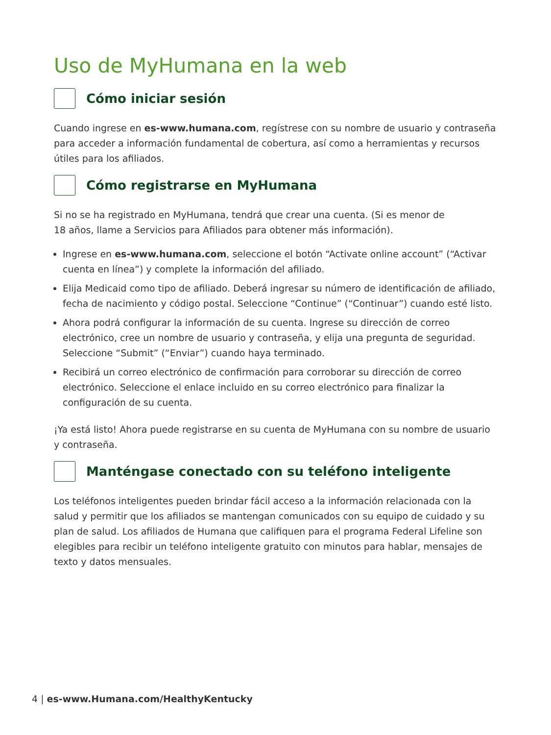Uso de MyHumana en la web
Cómo iniciar sesión
Cuando ingrese en es-www.humana.com, regístrese con su nombre de usuario y contraseña para acceder a información fundamental de cobertura, así como a herramientas y recursos útiles para los afiliados.
Cómo registrarse en MyHumana
Si no se ha registrado en MyHumana, tendrá que crear una cuenta. (Si es menor de
18 años, llame a Servicios para Afiliados para obtener más información).
Ingrese en es-www.humana.com, seleccione el botón “Activate online account” (“Activar cuenta en línea”) y complete la información del afiliado.
Elija Medicaid como tipo de afiliado. Deberá ingresar su número de identificación de afiliado, fecha de nacimiento y código postal. Seleccione “Continue” (“Continuar”) cuando esté listo.
Ahora podrá configurar la información de su cuenta. Ingrese su dirección de correo electrónico, cree un nombre de usuario y contraseña, y elija una pregunta de seguridad. Seleccione “Submit” (“Enviar”) cuando haya terminado.
Recibirá un correo electrónico de confirmación para corroborar su dirección de correo electrónico. Seleccione el enlace incluido en su correo electrónico para finalizar la configuración de su cuenta.
¡Ya está listo! Ahora puede registrarse en su cuenta de MyHumana con su nombre de usuario y contraseña.
Manténgase conectado con su teléfono inteligente
Los teléfonos inteligentes pueden brindar fácil acceso a la información relacionada con la salud y permitir que los afiliados se mantengan comunicados con su equipo de cuidado y su plan de salud. Los afiliados de Humana que califiquen para el programa Federal Lifeline son elegibles para recibir un teléfono inteligente gratuito con minutos para hablar, mensajes de texto y datos mensuales.
4 | es-www.Humana.com/HealthyKentucky